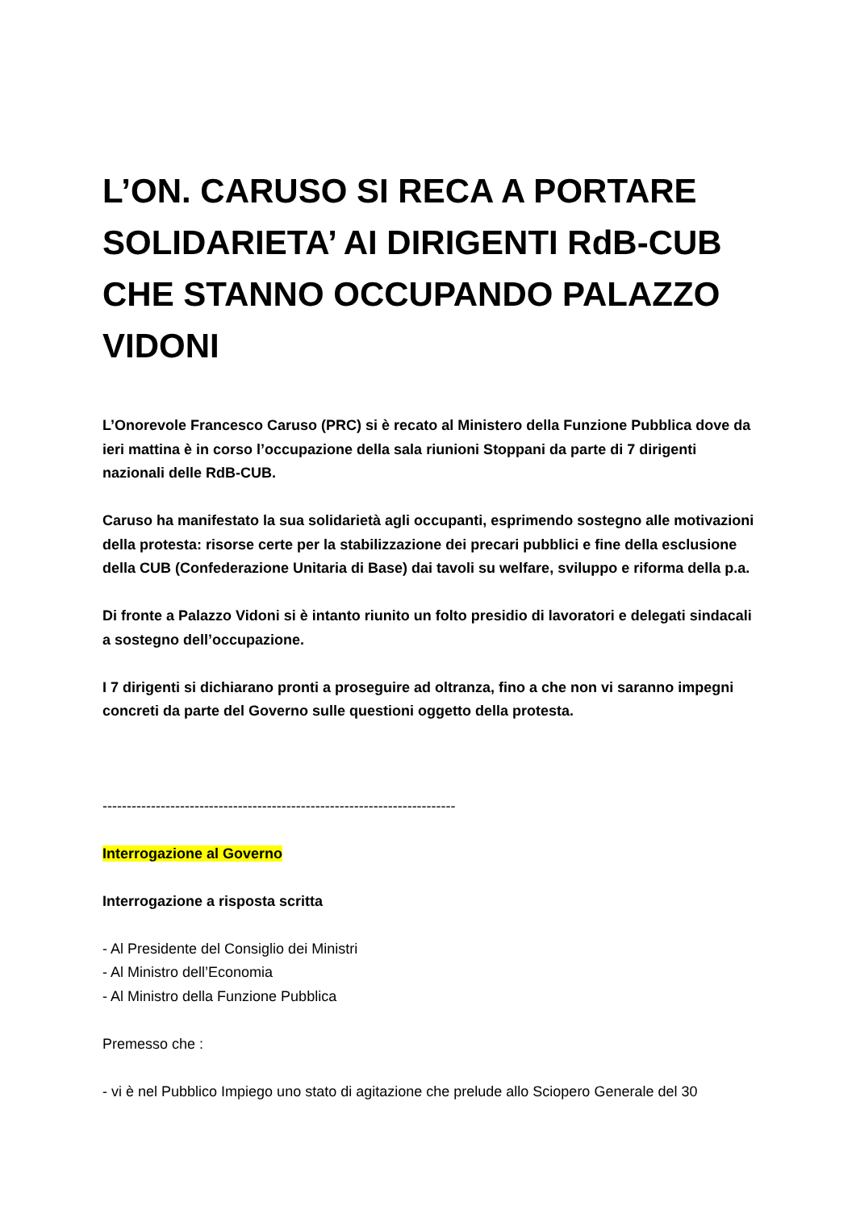L’ON. CARUSO SI RECA A PORTARE SOLIDARIETA’ AI DIRIGENTI RdB-CUB CHE STANNO OCCUPANDO PALAZZO VIDONI
L’Onorevole Francesco Caruso (PRC) si è recato al Ministero della Funzione Pubblica dove da ieri mattina è in corso l’occupazione della sala riunioni Stoppani da parte di 7 dirigenti nazionali delle RdB-CUB.
Caruso ha manifestato la sua solidarietà agli occupanti, esprimendo sostegno alle motivazioni della protesta: risorse certe per la stabilizzazione dei precari pubblici e fine della esclusione della CUB (Confederazione Unitaria di Base) dai tavoli su welfare, sviluppo e riforma della p.a.
Di fronte a Palazzo Vidoni si è intanto riunito un folto presidio di lavoratori e delegati sindacali a sostegno dell’occupazione.
I 7 dirigenti si dichiarano pronti a proseguire ad oltranza, fino a che non vi saranno impegni concreti da parte del Governo sulle questioni oggetto della protesta.
-------------------------------------------------------------------------
Interrogazione al Governo
Interrogazione a risposta scritta
- Al Presidente del Consiglio dei Ministri
- Al Ministro dell’Economia
- Al Ministro della Funzione Pubblica
Premesso che :
- vi è nel Pubblico Impiego uno stato di agitazione che prelude allo Sciopero Generale del 30